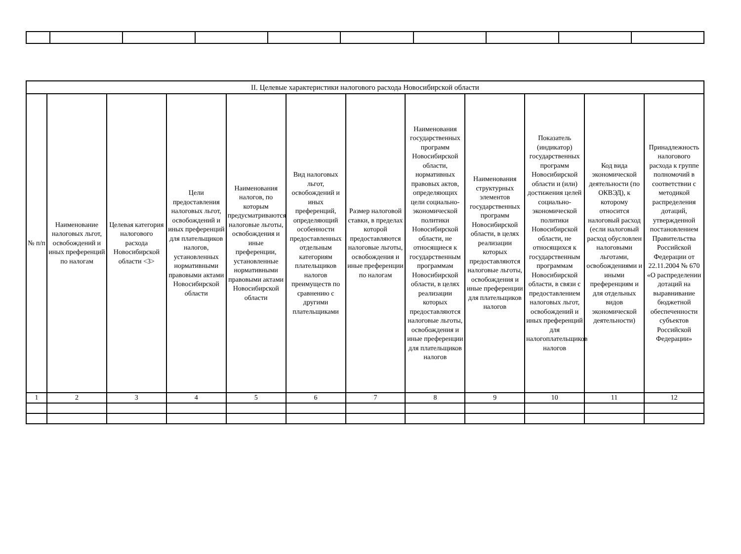| II. Целевые характеристики налогового расхода Новосибирской области | | | | | | | | | | | |
| --- | --- | --- | --- | --- | --- | --- | --- | --- | --- | --- | --- |
| № п/п | Наименование налоговых льгот, освобождений и иных преференций по налогам | Целевая категория налогового расхода Новосибирской области <3> | Цели предоставления налоговых льгот, освобождений и иных преференций для плательщиков налогов, установленных нормативными правовыми актами Новосибирской области | Наименования налогов, по которым предусматриваются налоговые льготы, освобождения и иные преференции, установленные нормативными правовыми актами Новосибирской области | Вид налоговых льгот, освобождений и иных преференций, определяющий особенности предоставленных отдельным категориям плательщиков налогов преимуществ по сравнению с другими плательщиками | Размер налоговой ставки, в пределах которой предоставляются налоговые льготы, освобождения и иные преференции по налогам | Наименования государственных программ Новосибирской области, нормативных правовых актов, определяющих цели социально-экономической политики Новосибирской области, не относящиеся к государственным программам Новосибирской области, в целях реализации которых предоставляются налоговые льготы, освобождения и иные преференции для плательщиков налогов | Наименования структурных элементов государственных программ Новосибирской области, в целях реализации которых предоставляются налоговые льготы, освобождения и иные преференции для плательщиков налогов | Показатель (индикатор) государственных программ Новосибирской области и (или) достижения целей социально-экономической политики Новосибирской области, не относящихся к государственным программам Новосибирской области, в связи с предоставлением налоговых льгот, освобождений и иных преференций для налогоплательщиков налогов | Код вида экономической деятельности (по ОКВЭД), к которому относится налоговый расход (если налоговый расход обусловлен налоговыми льготами, освобождениями и иными преференциям и для отдельных видов экономической деятельности) | Принадлежность налогового расхода к группе полномочий в соответствии с методикой распределения дотаций, утвержденной постановлением Правительства Российской Федерации от 22.11.2004 № 670 «О распределении дотаций на выравнивание бюджетной обеспеченности субъектов Российской Федерации» |
| 1 | 2 | 3 | 4 | 5 | 6 | 7 | 8 | 9 | 10 | 11 | 12 |